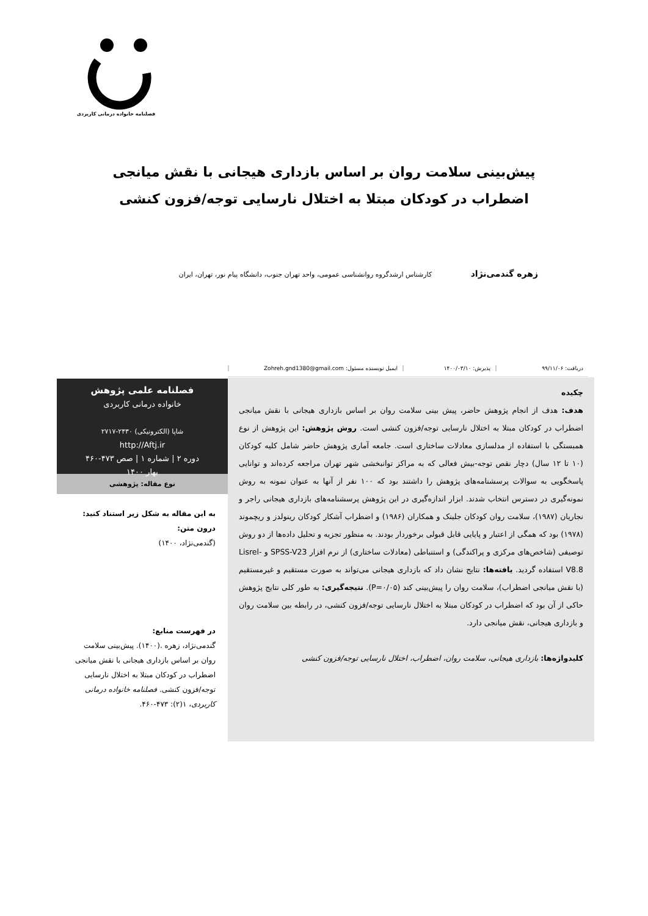فصلنامه خانواده درمانی کاربردی
پیش‌بینی سلامت روان بر اساس بازداری هیجانی با نقش میانجی
اضطراب در کودکان مبتلا به اختلال نارسایی توجه/فزون کنشی
زهره گندمی‌نژاد کارشناس ارشدگروه روانشناسی عمومی، واحد تهران جنوب، دانشگاه پیام نور، تهران، ایران
دریافت: ۹۹/۱۱/۰۶ پذیرش: ۱۴۰۰/۰۳/۱۰
ایمیل نویسنده مسئول: Zohreh.gnd1380@gmail.com
چکیده
هدف: هدف از انجام پژوهش حاضر، پیش بینی سلامت روان بر اساس بازداری هیجانی با نقش میانجی اضطراب در کودکان مبتلا به اختلال نارسایی توجه/فزون کنشی است. روش پژوهش: این پژوهش از نوع همبستگی با استفاده از مدلسازی معادلات ساختاری است. جامعه آماری پژوهش حاضر شامل کلیه کودکان (۱۰ تا ۱۲ سال) دچار نقص توجه-بیش فعالی که به مراکز توانبخشی شهر تهران مراجعه کرده‌اند و توانایی پاسخگویی به سوالات پرسشنامه‌های پژوهش را داشتند بود که ۱۰۰ نفر از آنها به عنوان نمونه به روش نمونه‌گیری در دسترس انتخاب شدند. ابزار اندازه‌گیری در این پژوهش پرسشنامه‌های بازداری هیجانی راجر و نجاریان (۱۹۸۷)، سلامت روان کودکان جلینک و همکاران (۱۹۸۶) و اضطراب آشکار کودکان رینولدز و ریچموند (۱۹۷۸) بود که همگی از اعتبار و پایایی قابل قبولی برخوردار بودند. به منظور تجزیه و تحلیل داده‌ها از دو روش توصیفی (شاخص‌های مرکزی و پراکندگی) و استنباطی (معادلات ساختاری) از نرم افزار SPSS-V23 و Lisrel-V8.8 استفاده گردید. یافته‌ها: نتایج نشان داد که بازداری هیجانی می‌تواند به صورت مستقیم و غیرمستقیم (با نقش میانجی اضطراب)، سلامت روان را پیش‌بینی کند (P=۰/۰۵). نتیجه‌گیری: به طور کلی نتایج پژوهش حاکی از آن بود که اضطراب در کودکان مبتلا به اختلال نارسایی توجه/فزون کنشی، در رابطه بین سلامت روان و بازداری هیجانی، نقش میانجی دارد.
کلیدواژه‌ها: بازداری هیجانی، سلامت روان، اضطراب، اختلال نارسایی توجه/فزون کنشی
فصلنامه علمی پژوهش
خانواده درمانی کاربردی
شاپا (الکترونیکی) ۲۴۳۰-۲۷۱۷
http://Aftj.ir
دوره ۲ | شماره ۱ | صص ۴۷۳-۴۶۰
بهار ۱۴۰۰
نوع مقاله: پژوهشی
به این مقاله به شکل زیر استناد کنید:
درون متن:
(گندمی‌نژاد، ۱۴۰۰)
در فهرست منابع:
گندمی‌نژاد، زهره .(۱۴۰۰). پیش‌بینی سلامت روان بر اساس بازداری هیجانی با نقش میانجی اضطراب در کودکان مبتلا به اختلال نارسایی توجه/فزون کنشی. فصلنامه خانواده درمانی کاربردی، ۱(۲): ۴۷۳-۴۶۰.